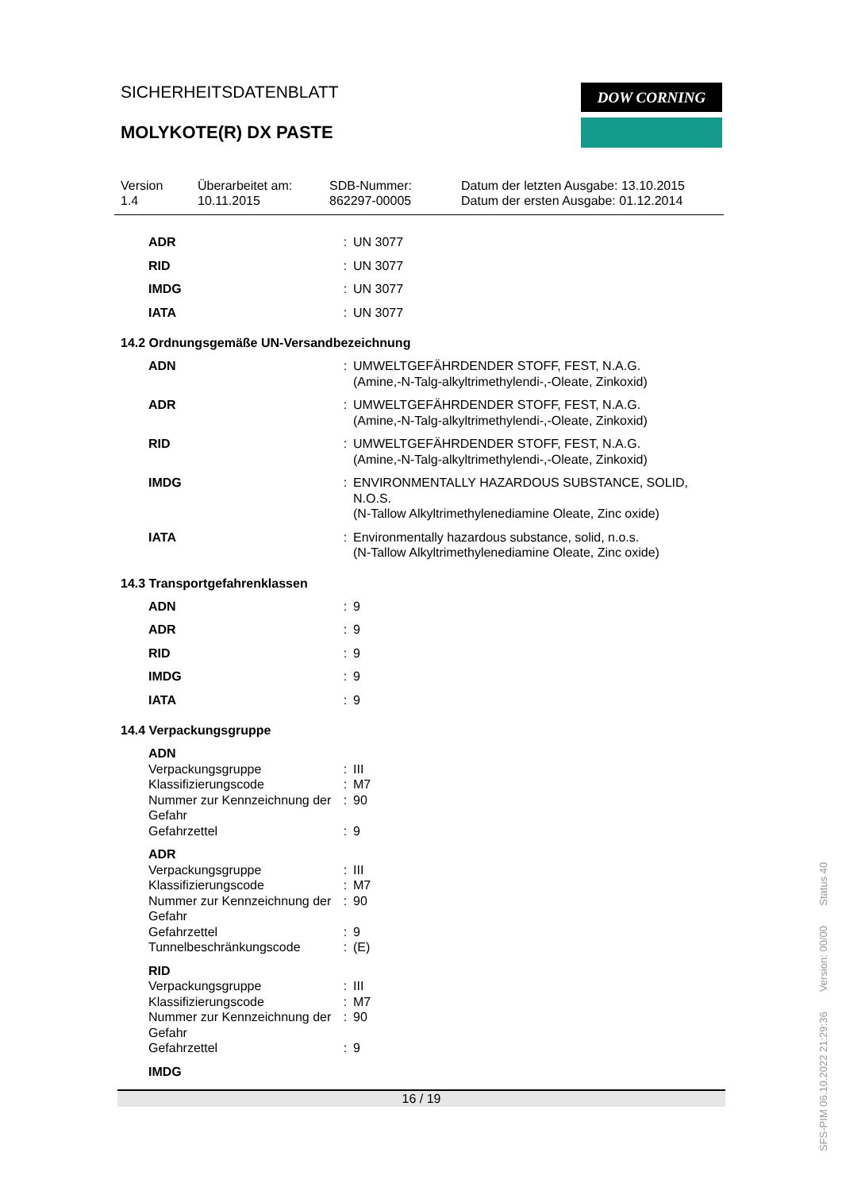SICHERHEITSDATENBLATT
MOLYKOTE(R) DX PASTE
DOW CORNING
Version
1.4
Überarbeitet am:
10.11.2015
SDB-Nummer:
862297-00005
Datum der letzten Ausgabe: 13.10.2015
Datum der ersten Ausgabe: 01.12.2014
| ADR | : | UN 3077 |
| RID | : | UN 3077 |
| IMDG | : | UN 3077 |
| IATA | : | UN 3077 |
14.2 Ordnungsgemäße UN-Versandbezeichnung
| ADN | : | UMWELTGEFÄHRDENDER STOFF, FEST, N.A.G. (Amine,-N-Talg-alkyltrimethylendi-,-Oleate, Zinkoxid) |
| ADR | : | UMWELTGEFÄHRDENDER STOFF, FEST, N.A.G. (Amine,-N-Talg-alkyltrimethylendi-,-Oleate, Zinkoxid) |
| RID | : | UMWELTGEFÄHRDENDER STOFF, FEST, N.A.G. (Amine,-N-Talg-alkyltrimethylendi-,-Oleate, Zinkoxid) |
| IMDG | : | ENVIRONMENTALLY HAZARDOUS SUBSTANCE, SOLID, N.O.S. (N-Tallow Alkyltrimethylenediamine Oleate, Zinc oxide) |
| IATA | : | Environmentally hazardous substance, solid, n.o.s. (N-Tallow Alkyltrimethylenediamine Oleate, Zinc oxide) |
14.3 Transportgefahrenklassen
| ADN | : | 9 |
| ADR | : | 9 |
| RID | : | 9 |
| IMDG | : | 9 |
| IATA | : | 9 |
14.4 Verpackungsgruppe
| ADN | | |
| Verpackungsgruppe | : | III |
| Klassifizierungscode | : | M7 |
| Nummer zur Kennzeichnung der Gefahr | : | 90 |
| Gefahrzettel | : | 9 |
| ADR | | |
| Verpackungsgruppe | : | III |
| Klassifizierungscode | : | M7 |
| Nummer zur Kennzeichnung der Gefahr | : | 90 |
| Gefahrzettel | : | 9 |
| Tunnelbeschränkungscode | : | (E) |
| RID | | |
| Verpackungsgruppe | : | III |
| Klassifizierungscode | : | M7 |
| Nummer zur Kennzeichnung der Gefahr | : | 90 |
| Gefahrzettel | : | 9 |
| IMDG | | |
16 / 19
SFS-PIM 06.10.2022 21:29:36 Version: 00/00 Status 40